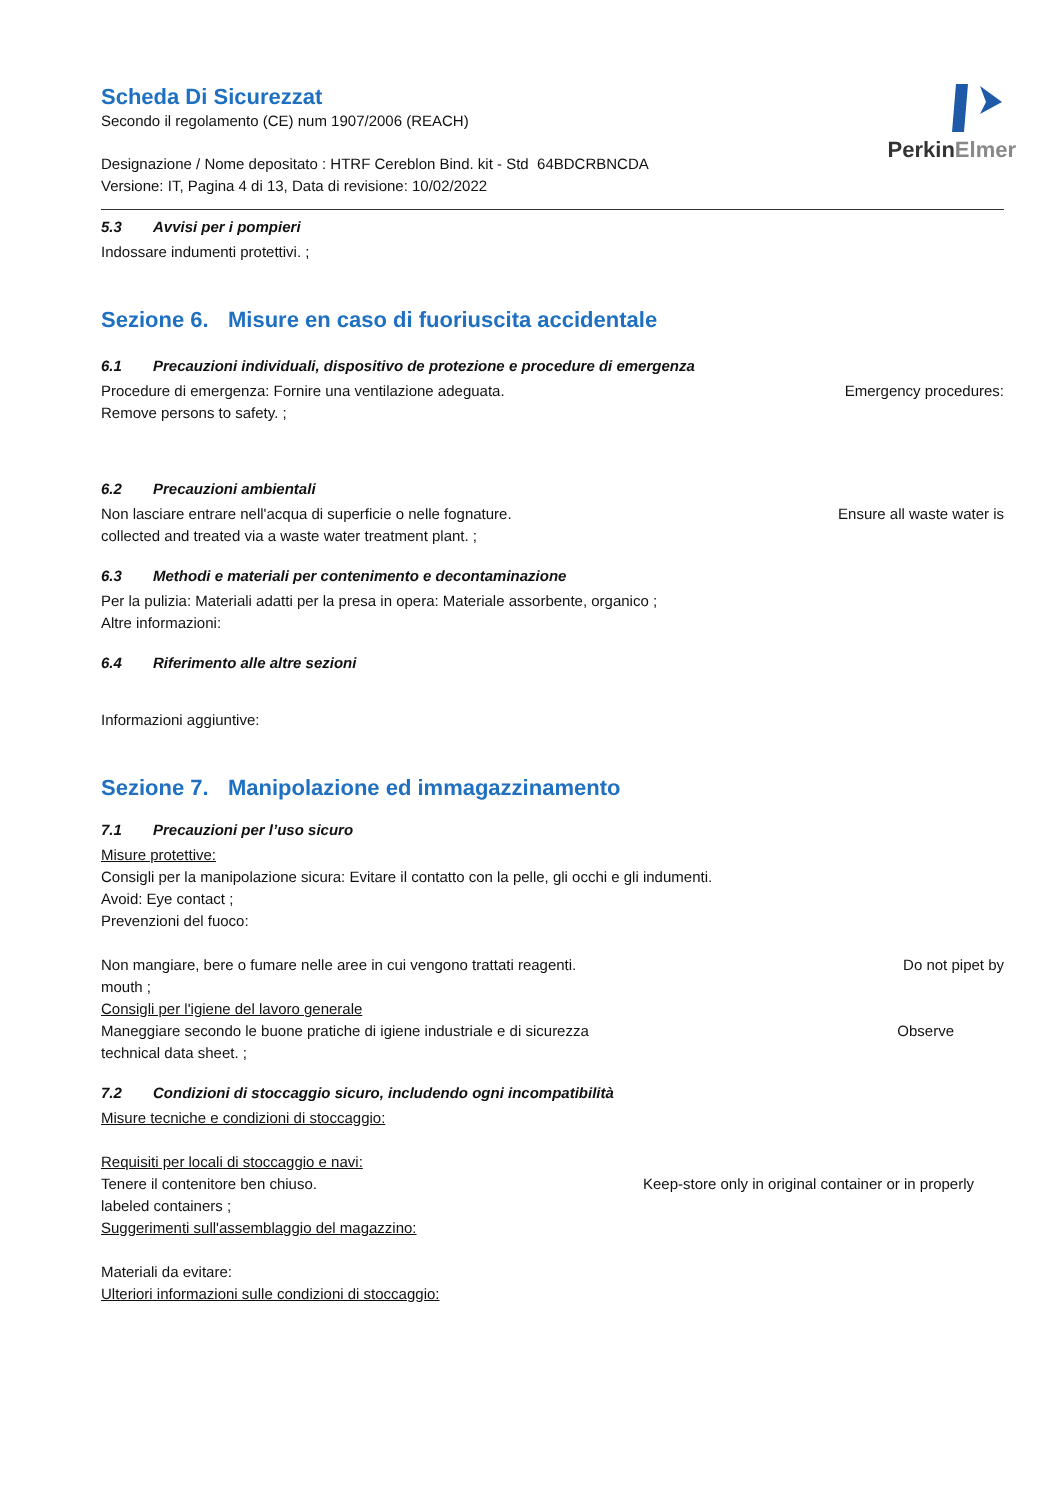PerkinElmer
Scheda Di Sicurezzat
Secondo il regolamento (CE) num 1907/2006 (REACH)
Designazione / Nome depositato : HTRF Cereblon Bind. kit - Std 64BDCRBNCDA
Versione: IT, Pagina 4 di 13, Data di revisione: 10/02/2022
5.3 Avvisi per i pompieri
Indossare indumenti protettivi. ;
Sezione 6. Misure en caso di fuoriuscita accidentale
6.1 Precauzioni individuali, dispositivo de protezione e procedure di emergenza
Procedure di emergenza: Fornire una ventilazione adeguata. Emergency procedures:
Remove persons to safety. ;
6.2 Precauzioni ambientali
Non lasciare entrare nell'acqua di superficie o nelle fognature. Ensure all waste water is
collected and treated via a waste water treatment plant. ;
6.3 Methodi e materiali per contenimento e decontaminazione
Per la pulizia: Materiali adatti per la presa in opera: Materiale assorbente, organico ;
Altre informazioni:
6.4 Riferimento alle altre sezioni
Informazioni aggiuntive:
Sezione 7. Manipolazione ed immagazzinamento
7.1 Precauzioni per l’uso sicuro
Misure protettive:
Consigli per la manipolazione sicura: Evitare il contatto con la pelle, gli occhi e gli indumenti.
Avoid: Eye contact ;
Prevenzioni del fuoco:
Non mangiare, bere o fumare nelle aree in cui vengono trattati reagenti. Do not pipet by
mouth ;
Consigli per l'igiene del lavoro generale
Maneggiare secondo le buone pratiche di igiene industriale e di sicurezza Observe
technical data sheet. ;
7.2 Condizioni di stoccaggio sicuro, includendo ogni incompatibilità
Misure tecniche e condizioni di stoccaggio:
Requisiti per locali di stoccaggio e navi:
Tenere il contenitore ben chiuso. Keep-store only in original container or in properly
labeled containers ;
Suggerimenti sull'assemblaggio del magazzino:
Materiali da evitare:
Ulteriori informazioni sulle condizioni di stoccaggio: